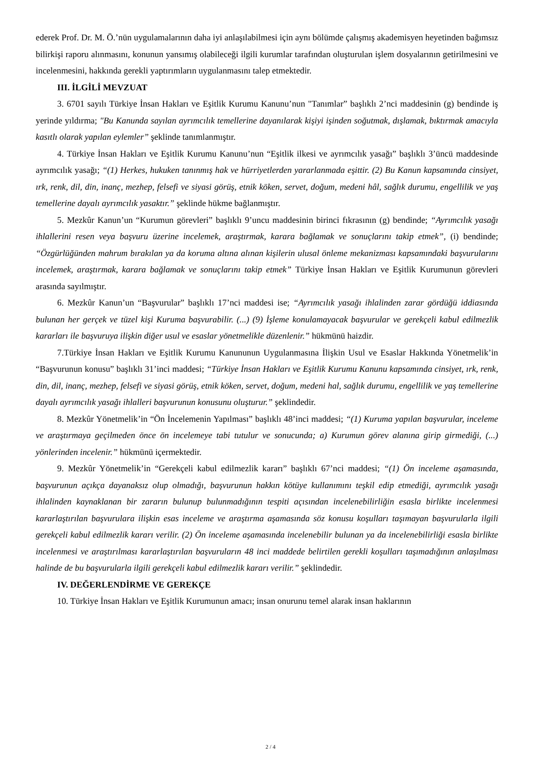ederek Prof. Dr. M. Ö.’nün uygulamalarının daha iyi anlaşılabilmesi için aynı bölümde çalışmış akademisyen heyetinden bağımsız bilirkişi raporu alınmasını, konunun yansımış olabileceği ilgili kurumlar tarafından oluşturulan işlem dosyalarının getirilmesini ve incelenmesini, hakkında gerekli yaptırımların uygulanmasını talep etmektedir.
III. İLGİLİ MEVZUAT
3. 6701 sayılı Türkiye İnsan Hakları ve Eşitlik Kurumu Kanunu’nun "Tanımlar” başlıklı 2’nci maddesinin (g) bendinde iş yerinde yıldırma; "Bu Kanunda sayılan ayrımcılık temellerine dayanılarak kişiyi işinden soğutmak, dışlamak, bıktırmak amacıyla kasıtlı olarak yapılan eylemler” şeklinde tanımlanmıştır.
4. Türkiye İnsan Hakları ve Eşitlik Kurumu Kanunu’nun “Eşitlik ilkesi ve ayrımcılık yasağı” başlıklı 3’üncü maddesinde ayrımcılık yasağı; “(1) Herkes, hukuken tanınmış hak ve hürriyetlerden yararlanmada eşittir. (2) Bu Kanun kapsamında cinsiyet, ırk, renk, dil, din, inanç, mezhep, felsefi ve siyasi görüş, etnik köken, servet, doğum, medeni hâl, sağlık durumu, engellilik ve yaş temellerine dayalı ayrımcılık yasaktır.” şeklinde hükme bağlanmıştır.
5. Mezkûr Kanun’un “Kurumun görevleri” başlıklı 9’uncu maddesinin birinci fıkrasının (g) bendinde; “Ayrımcılık yasağı ihlallerini resen veya başvuru üzerine incelemek, araştırmak, karara bağlamak ve sonuçlarını takip etmek”, (i) bendinde; “Özgürlüğünden mahrum bırakılan ya da koruma altına alınan kişilerin ulusal önleme mekanizması kapsamındaki başvurularını incelemek, araştırmak, karara bağlamak ve sonuçlarını takip etmek” Türkiye İnsan Hakları ve Eşitlik Kurumunun görevleri arasında sayılmıştır.
6. Mezkûr Kanun’un “Başvurular” başlıklı 17’nci maddesi ise; “Ayrımcılık yasağı ihlalinden zarar gördüğü iddiasında bulunan her gerçek ve tüzel kişi Kuruma başvurabilir. (...) (9) İşleme konulamayacak başvurular ve gerekçeli kabul edilmezlik kararları ile başvuruya ilişkin diğer usul ve esaslar yönetmelikle düzenlenir.” hükmünü haizdir.
7.Türkiye İnsan Hakları ve Eşitlik Kurumu Kanununun Uygulanmasına İlişkin Usul ve Esaslar Hakkında Yönetmelik’in “Başvurunun konusu” başlıklı 31’inci maddesi; “Türkiye İnsan Hakları ve Eşitlik Kurumu Kanunu kapsamında cinsiyet, ırk, renk, din, dil, inanç, mezhep, felsefi ve siyasi görüş, etnik köken, servet, doğum, medeni hal, sağlık durumu, engellilik ve yaş temellerine dayalı ayrımcılık yasağı ihlalleri başvurunun konusunu oluşturur.” şeklindedir.
8. Mezkûr Yönetmelik’in “Ön İncelemenin Yapılması” başlıklı 48’inci maddesi; “(1) Kuruma yapılan başvurular, inceleme ve araştırmaya geçilmeden önce ön incelemeye tabi tutulur ve sonucunda; a) Kurumun görev alanına girip girmediği, (...) yönlerinden incelenir.” hükmünü içermektedir.
9. Mezkûr Yönetmelik’in “Gerekçeli kabul edilmezlik kararı” başlıklı 67’nci maddesi; “(1) Ön inceleme aşamasında, başvurunun açıkça dayanaksız olup olmadığı, başvurunun hakkın kötüye kullanımını teşkil edip etmediği, ayrımcılık yasağı ihlalinden kaynaklanan bir zararın bulunup bulunmadığının tespiti açısından incelenebilirliğin esasla birlikte incelenmesi kararlaştırılan başvurulara ilişkin esas inceleme ve araştırma aşamasında söz konusu koşulları taşımayan başvurularla ilgili gerekçeli kabul edilmezlik kararı verilir. (2) Ön inceleme aşamasında incelenebilir bulunan ya da incelenebilirliği esasla birlikte incelenmesi ve araştırılması kararlaştırılan başvuruların 48 inci maddede belirtilen gerekli koşulları taşımadığının anlaşılması halinde de bu başvurularla ilgili gerekçeli kabul edilmezlik kararı verilir.” şeklindedir.
IV. DEĞERLENDİRME VE GEREKÇE
10. Türkiye İnsan Hakları ve Eşitlik Kurumunun amacı; insan onurunu temel alarak insan haklarının
2 / 4